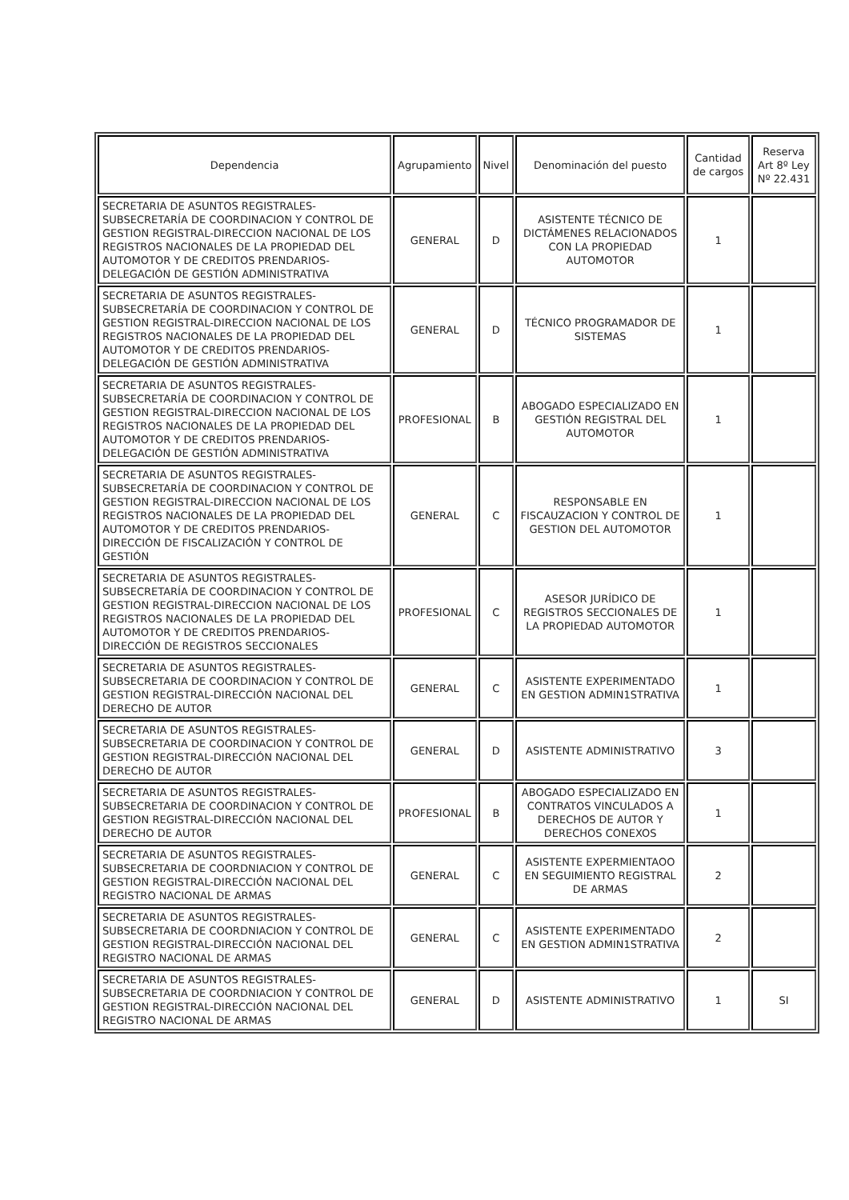| Dependencia | Agrupamiento | Nivel | Denominación del puesto | Cantidad de cargos | Reserva Art 8º Ley Nº 22.431 |
| --- | --- | --- | --- | --- | --- |
| SECRETARIA DE ASUNTOS REGISTRALES-SUBSECRETARÍA DE COORDINACION Y CONTROL DE GESTION REGISTRAL-DIRECCION NACIONAL DE LOS REGISTROS NACIONALES DE LA PROPIEDAD DEL AUTOMOTOR Y DE CREDITOS PRENDARIOS-DELEGACIÓN DE GESTIÓN ADMINISTRATIVA | GENERAL | D | ASISTENTE TÉCNICO DE DICTÁMENES RELACIONADOS CON LA PROPIEDAD AUTOMOTOR | 1 | |
| SECRETARIA DE ASUNTOS REGISTRALES-SUBSECRETARÍA DE COORDINACION Y CONTROL DE GESTION REGISTRAL-DIRECCION NACIONAL DE LOS REGISTROS NACIONALES DE LA PROPIEDAD DEL AUTOMOTOR Y DE CREDITOS PRENDARIOS-DELEGACIÓN DE GESTIÓN ADMINISTRATIVA | GENERAL | D | TÉCNICO PROGRAMADOR DE SISTEMAS | 1 | |
| SECRETARIA DE ASUNTOS REGISTRALES-SUBSECRETARÍA DE COORDINACION Y CONTROL DE GESTION REGISTRAL-DIRECCION NACIONAL DE LOS REGISTROS NACIONALES DE LA PROPIEDAD DEL AUTOMOTOR Y DE CREDITOS PRENDARIOS-DELEGACIÓN DE GESTIÓN ADMINISTRATIVA | PROFESIONAL | B | ABOGADO ESPECIALIZADO EN GESTIÓN REGISTRAL DEL AUTOMOTOR | 1 | |
| SECRETARIA DE ASUNTOS REGISTRALES-SUBSECRETARÍA DE COORDINACION Y CONTROL DE GESTION REGISTRAL-DIRECCION NACIONAL DE LOS REGISTROS NACIONALES DE LA PROPIEDAD DEL AUTOMOTOR Y DE CREDITOS PRENDARIOS-DIRECCIÓN DE FISCALIZACIÓN Y CONTROL DE GESTIÓN | GENERAL | C | RESPONSABLE EN FISCAUZACION Y CONTROL DE GESTION DEL AUTOMOTOR | 1 | |
| SECRETARIA DE ASUNTOS REGISTRALES-SUBSECRETARÍA DE COORDINACION Y CONTROL DE GESTION REGISTRAL-DIRECCION NACIONAL DE LOS REGISTROS NACIONALES DE LA PROPIEDAD DEL AUTOMOTOR Y DE CREDITOS PRENDARIOS-DIRECCIÓN DE REGISTROS SECCIONALES | PROFESIONAL | C | ASESOR JURÍDICO DE REGISTROS SECCIONALES DE LA PROPIEDAD AUTOMOTOR | 1 | |
| SECRETARIA DE ASUNTOS REGISTRALES-SUBSECRETARIA DE COORDINACION Y CONTROL DE GESTION REGISTRAL-DIRECCIÓN NACIONAL DEL DERECHO DE AUTOR | GENERAL | C | ASISTENTE EXPERIMENTADO EN GESTION ADMIN1STRATIVA | 1 | |
| SECRETARIA DE ASUNTOS REGISTRALES-SUBSECRETARIA DE COORDINACION Y CONTROL DE GESTION REGISTRAL-DIRECCIÓN NACIONAL DEL DERECHO DE AUTOR | GENERAL | D | ASISTENTE ADMINISTRATIVO | 3 | |
| SECRETARIA DE ASUNTOS REGISTRALES-SUBSECRETARIA DE COORDINACION Y CONTROL DE GESTION REGISTRAL-DIRECCIÓN NACIONAL DEL DERECHO DE AUTOR | PROFESIONAL | B | ABOGADO ESPECIALIZADO EN CONTRATOS VINCULADOS A DERECHOS DE AUTOR Y DERECHOS CONEXOS | 1 | |
| SECRETARIA DE ASUNTOS REGISTRALES-SUBSECRETARIA DE COORDNIACION Y CONTROL DE GESTION REGISTRAL-DIRECCIÓN NACIONAL DEL REGISTRO NACIONAL DE ARMAS | GENERAL | C | ASISTENTE EXPERMIENTAOO EN SEGUIMIENTO REGISTRAL DE ARMAS | 2 | |
| SECRETARIA DE ASUNTOS REGISTRALES-SUBSECRETARIA DE COORDNIACION Y CONTROL DE GESTION REGISTRAL-DIRECCIÓN NACIONAL DEL REGISTRO NACIONAL DE ARMAS | GENERAL | C | ASISTENTE EXPERIMENTADO EN GESTION ADMIN1STRATIVA | 2 | |
| SECRETARIA DE ASUNTOS REGISTRALES-SUBSECRETARIA DE COORDNIACION Y CONTROL DE GESTION REGISTRAL-DIRECCIÓN NACIONAL DEL REGISTRO NACIONAL DE ARMAS | GENERAL | D | ASISTENTE ADMINISTRATIVO | 1 | SI |